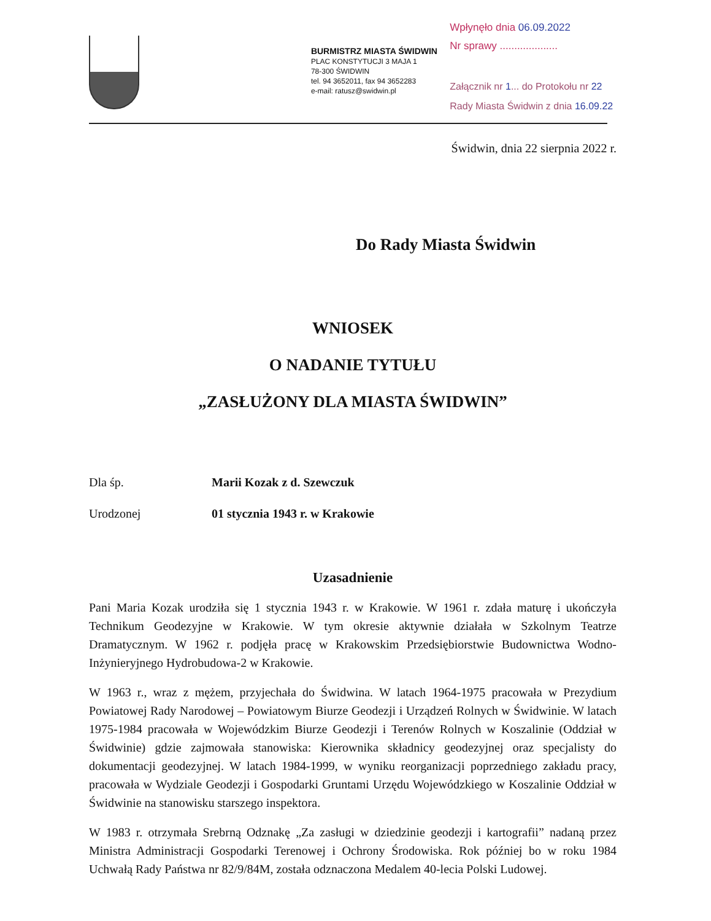BURMISTRZ MIASTA ŚWIDWIN
PLAC KONSTYTUCJI 3 MAJA 1
78-300 ŚWIDWIN
tel. 94 3652011, fax 94 3652283
e-mail: ratusz@swidwin.pl
Wpłynęło dnia 06.09.2022
Nr sprawy ....................
Załącznik nr 1... do Protokołu nr 22
Rady Miasta Świdwin z dnia 16.09.22
Świdwin, dnia 22 sierpnia 2022 r.
Do Rady Miasta Świdwin
WNIOSEK
O NADANIE TYTUŁU
„ZASŁUŻONY DLA MIASTA ŚWIDWIN”
Dla śp. Marii Kozak z d. Szewczuk
Urodzonej 01 stycznia 1943 r. w Krakowie
Uzasadnienie
Pani Maria Kozak urodziła się 1 stycznia 1943 r. w Krakowie. W 1961 r. zdała maturę i ukończyła Technikum Geodezyjne w Krakowie. W tym okresie aktywnie działała w Szkolnym Teatrze Dramatycznym. W 1962 r. podjęła pracę w Krakowskim Przedsiębiorstwie Budownictwa Wodno-Inżynieryjnego Hydrobudowa-2 w Krakowie.
W 1963 r., wraz z mężem, przyjechała do Świdwina. W latach 1964-1975 pracowała w Prezydium Powiatowej Rady Narodowej – Powiatowym Biurze Geodezji i Urządzeń Rolnych w Świdwinie. W latach 1975-1984 pracowała w Wojewódzkim Biurze Geodezji i Terenów Rolnych w Koszalinie (Oddział w Świdwinie) gdzie zajmowała stanowiska: Kierownika składnicy geodezyjnej oraz specjalisty do dokumentacji geodezyjnej. W latach 1984-1999, w wyniku reorganizacji poprzedniego zakładu pracy, pracowała w Wydziale Geodezji i Gospodarki Gruntami Urzędu Wojewódzkiego w Koszalinie Oddział w Świdwinie na stanowisku starszego inspektora.
W 1983 r. otrzymała Srebrną Odznakę „Za zasługi w dziedzinie geodezji i kartografii” nadaną przez Ministra Administracji Gospodarki Terenowej i Ochrony Środowiska. Rok później bo w roku 1984 Uchwałą Rady Państwa nr 82/9/84M, została odznaczona Medalem 40-lecia Polski Ludowej.